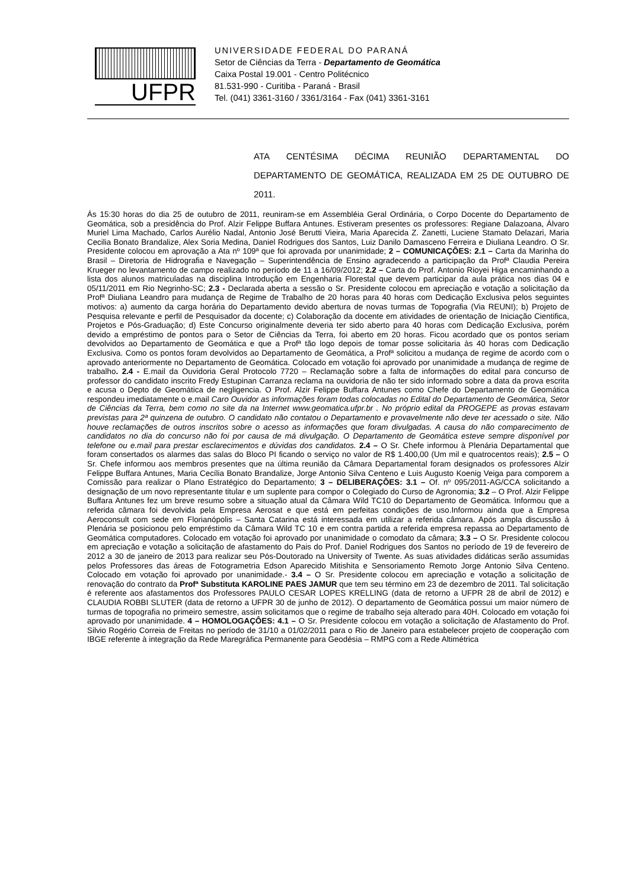UFPR
UNIVERSIDADE FEDERAL DO PARANÁ
Setor de Ciências da Terra - Departamento de Geomática
Caixa Postal 19.001 - Centro Politécnico
81.531-990 - Curitiba - Paraná - Brasil
Tel. (041) 3361-3160 / 3361/3164 - Fax (041) 3361-3161
ATA CENTÉSIMA DÉCIMA REUNIÃO DEPARTAMENTAL DO DEPARTAMENTO DE GEOMÁTICA, REALIZADA EM 25 DE OUTUBRO DE 2011.
Ás 15:30 horas do dia 25 de outubro de 2011, reuniram-se em Assembléia Geral Ordinária, o Corpo Docente do Departamento de Geomática, sob a presidência do Prof. Alzir Felippe Buffara Antunes. Estiveram presentes os professores: Regiane Dalazoana, Álvaro Muriel Lima Machado, Carlos Aurélio Nadal, Antonio José Berutti Vieira, Maria Aparecida Z. Zanetti, Luciene Stamato Delazari, Maria Cecilia Bonato Brandalize, Alex Soria Medina, Daniel Rodrigues dos Santos, Luiz Danilo Damasceno Ferreira e Diuliana Leandro. O Sr. Presidente colocou em aprovação a Ata nº 109ª que foi aprovada por unanimidade; 2 – COMUNICAÇÔES: 2.1 – Carta da Marinha do Brasil – Diretoria de Hidrografia e Navegação – Superintendência de Ensino agradecendo a participação da Profª Claudia Pereira Krueger no levantamento de campo realizado no período de 11 a 16/09/2012; 2.2 – Carta do Prof. Antonio Rioyei Higa encaminhando a lista dos alunos matriculadas na disciplina Introdução em Engenharia Florestal que devem participar da aula prática nos dias 04 e 05/11/2011 em Rio Negrinho-SC; 2.3 - Declarada aberta a sessão o Sr. Presidente colocou em apreciação e votação a solicitação da Profª Diuliana Leandro para mudança de Regime de Trabalho de 20 horas para 40 horas com Dedicação Exclusiva pelos seguintes motivos: a) aumento da carga horária do Departamento devido abertura de novas turmas de Topografia (Via REUNI); b) Projeto de Pesquisa relevante e perfil de Pesquisador da docente; c) Colaboração da docente em atividades de orientação de Iniciação Cientifica, Projetos e Pós-Graduação; d) Este Concurso originalmente deveria ter sido aberto para 40 horas com Dedicação Exclusiva, porém devido a empréstimo de pontos para o Setor de Ciências da Terra, foi aberto em 20 horas. Ficou acordado que os pontos seriam devolvidos ao Departamento de Geomática e que a Profª tão logo depois de tomar posse solicitaria às 40 horas com Dedicação Exclusiva. Como os pontos foram devolvidos ao Departamento de Geomática, a Profª solicitou a mudança de regime de acordo com o aprovado anteriormente no Departamento de Geomática. Colocado em votação foi aprovado por unanimidade a mudança de regime de trabalho. 2.4 - E.mail da Ouvidoria Geral Protocolo 7720 – Reclamação sobre a falta de informações do edital para concurso de professor do candidato inscrito Fredy Estupinan Carranza reclama na ouvidoria de não ter sido informado sobre a data da prova escrita e acusa o Depto de Geomática de negligencia. O Prof. Alzir Felippe Buffara Antunes como Chefe do Departamento de Geomática respondeu imediatamente o e.mail Caro Ouvidor as informações foram todas colocadas no Edital do Departamento de Geomática, Setor de Ciências da Terra, bem como no site da na Internet www.geomatica.ufpr.br . No próprio edital da PROGEPE as provas estavam previstas para 2ª quinzena de outubro. O candidato não contatou o Departamento e provavelmente não deve ter acessado o site. Não houve reclamações de outros inscritos sobre o acesso as informações que foram divulgadas. A causa do não comparecimento de candidatos no dia do concurso não foi por causa de má divulgação. O Departamento de Geomática esteve sempre disponível por telefone ou e.mail para prestar esclarecimentos e dúvidas dos candidatos. 2.4 – O Sr. Chefe informou à Plenária Departamental que foram consertados os alarmes das salas do Bloco PI ficando o serviço no valor de R$ 1.400,00 (Um mil e quatrocentos reais); 2.5 – O Sr. Chefe informou aos membros presentes que na última reunião da Câmara Departamental foram designados os professores Alzir Felippe Buffara Antunes, Maria Cecília Bonato Brandalize, Jorge Antonio Silva Centeno e Luis Augusto Koenig Veiga para comporem a Comissão para realizar o Plano Estratégico do Departamento; 3 – DELIBERAÇÔES: 3.1 – Of. nº 095/2011-AG/CCA solicitando a designação de um novo representante titular e um suplente para compor o Colegiado do Curso de Agronomia; 3.2 – O Prof. Alzir Felippe Buffara Antunes fez um breve resumo sobre a situação atual da Câmara Wild TC10 do Departamento de Geomática. Informou que a referida câmara foi devolvida pela Empresa Aerosat e que está em perfeitas condições de uso.Informou ainda que a Empresa Aeroconsult com sede em Florianópolis – Santa Catarina está interessada em utilizar a referida câmara. Após ampla discussão á Plenária se posicionou pelo empréstimo da Câmara Wild TC 10 e em contra partida a referida empresa repassa ao Departamento de Geomática computadores. Colocado em votação foi aprovado por unanimidade o comodato da câmara; 3.3 – O Sr. Presidente colocou em apreciação e votação a solicitação de afastamento do Pais do Prof. Daniel Rodrigues dos Santos no período de 19 de fevereiro de 2012 a 30 de janeiro de 2013 para realizar seu Pós-Doutorado na University of Twente. As suas atividades didáticas serão assumidas pelos Professores das áreas de Fotogrametria Edson Aparecido Mitishita e Sensoriamento Remoto Jorge Antonio Silva Centeno. Colocado em votação foi aprovado por unanimidade.- 3.4 – O Sr. Presidente colocou em apreciação e votação a solicitação de renovação do contrato da Profª Substituta KAROLINE PAES JAMUR que tem seu término em 23 de dezembro de 2011. Tal solicitação é referente aos afastamentos dos Professores PAULO CESAR LOPES KRELLING (data de retorno a UFPR 28 de abril de 2012) e CLAUDIA ROBBI SLUTER (data de retorno a UFPR 30 de junho de 2012). O departamento de Geomática possui um maior número de turmas de topografia no primeiro semestre, assim solicitamos que o regime de trabalho seja alterado para 40H. Colocado em votação foi aprovado por unanimidade. 4 – HOMOLOGAÇÔES: 4.1 – O Sr. Presidente colocou em votação a solicitação de Afastamento do Prof. Silvio Rogério Correia de Freitas no período de 31/10 a 01/02/2011 para o Rio de Janeiro para estabelecer projeto de cooperação com IBGE referente à integração da Rede Maregráfica Permanente para Geodésia – RMPG com a Rede Altimétrica